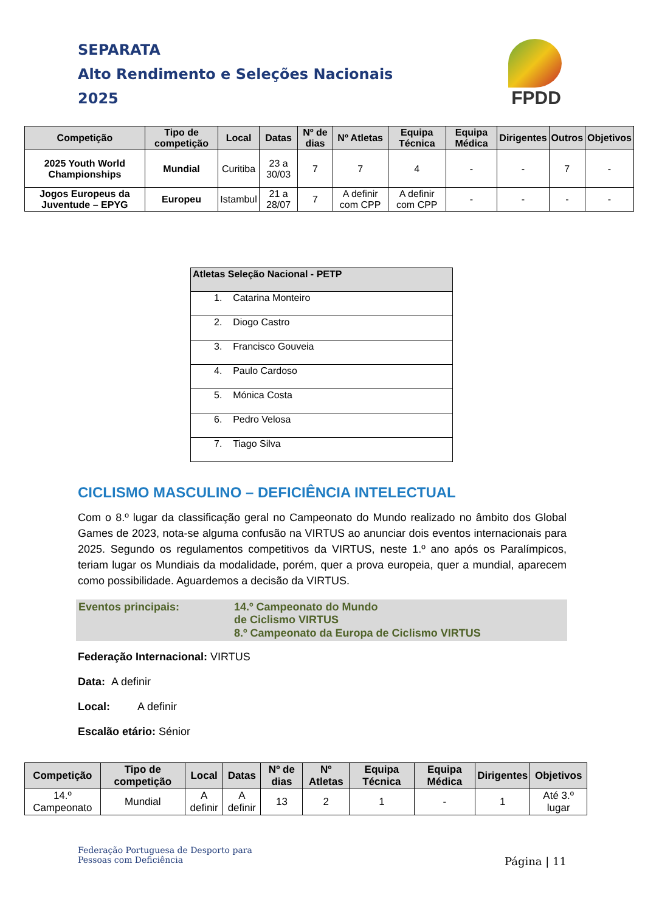SEPARATA
Alto Rendimento e Seleções Nacionais
2025
FPDD
| Competição | Tipo de competição | Local | Datas | Nº de dias | Nº Atletas | Equipa Técnica | Equipa Médica | Dirigentes | Outros | Objetivos |
| --- | --- | --- | --- | --- | --- | --- | --- | --- | --- | --- |
| 2025 Youth World Championships | Mundial | Curitiba | 23 a 30/03 | 7 | 7 | 4 | - | - | 7 | - |
| Jogos Europeus da Juventude – EPYG | Europeu | Istambul | 21 a 28/07 | 7 | A definir com CPP | A definir com CPP | - | - | - | - |
| Atletas Seleção Nacional - PETP |
| --- |
| 1. Catarina Monteiro |
| 2. Diogo Castro |
| 3. Francisco Gouveia |
| 4. Paulo Cardoso |
| 5. Mónica Costa |
| 6. Pedro Velosa |
| 7. Tiago Silva |
CICLISMO MASCULINO – DEFICIÊNCIA INTELECTUAL
Com o 8.º lugar da classificação geral no Campeonato do Mundo realizado no âmbito dos Global Games de 2023, nota-se alguma confusão na VIRTUS ao anunciar dois eventos internacionais para 2025. Segundo os regulamentos competitivos da VIRTUS, neste 1.º ano após os Paralímpicos, teriam lugar os Mundiais da modalidade, porém, quer a prova europeia, quer a mundial, aparecem como possibilidade. Aguardemos a decisão da VIRTUS.
Eventos principais:
14.º Campeonato do Mundo de Ciclismo VIRTUS
8.º Campeonato da Europa de Ciclismo VIRTUS
Federação Internacional: VIRTUS
Data: A definir
Local: A definir
Escalão etário: Sénior
| Competição | Tipo de competição | Local | Datas | Nº de dias | Nº Atletas | Equipa Técnica | Equipa Médica | Dirigentes | Objetivos |
| --- | --- | --- | --- | --- | --- | --- | --- | --- | --- |
| 14.º Campeonato | Mundial | A definir | A definir | 13 | 2 | 1 | - | 1 | Até 3.º lugar |
Federação Portuguesa de Desporto para
Pessoas com Deficiência
Página | 11